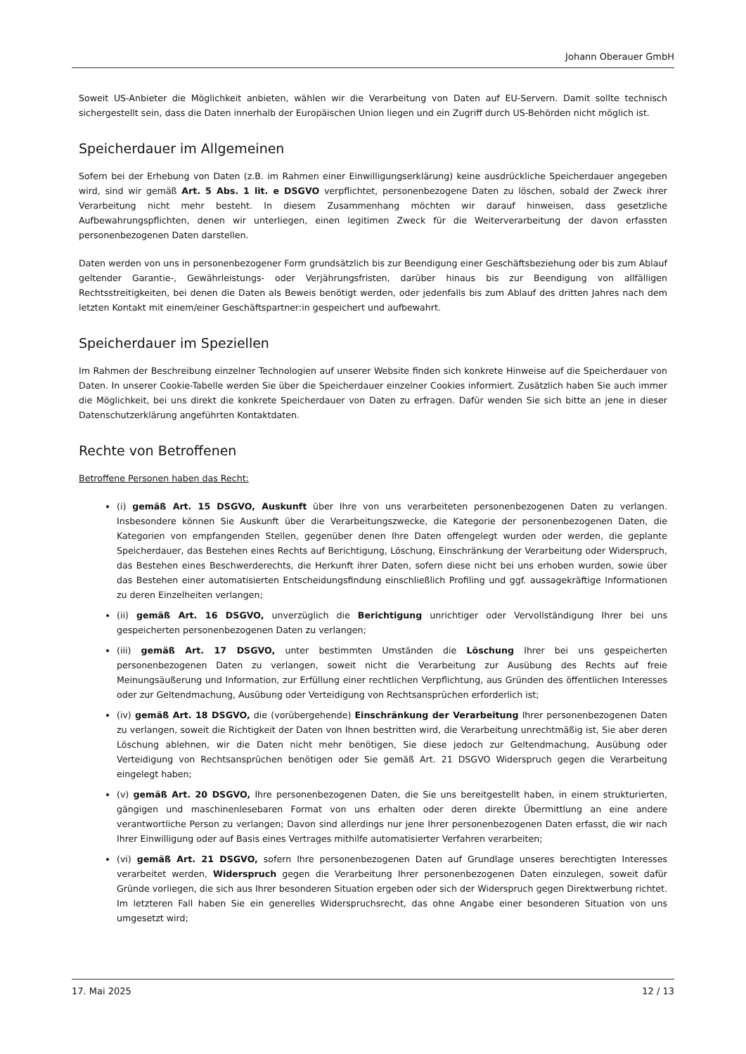Johann Oberauer GmbH
Soweit US-Anbieter die Möglichkeit anbieten, wählen wir die Verarbeitung von Daten auf EU-Servern. Damit sollte technisch sichergestellt sein, dass die Daten innerhalb der Europäischen Union liegen und ein Zugriff durch US-Behörden nicht möglich ist.
Speicherdauer im Allgemeinen
Sofern bei der Erhebung von Daten (z.B. im Rahmen einer Einwilligungserklärung) keine ausdrückliche Speicherdauer angegeben wird, sind wir gemäß Art. 5 Abs. 1 lit. e DSGVO verpflichtet, personenbezogene Daten zu löschen, sobald der Zweck ihrer Verarbeitung nicht mehr besteht. In diesem Zusammenhang möchten wir darauf hinweisen, dass gesetzliche Aufbewahrungspflichten, denen wir unterliegen, einen legitimen Zweck für die Weiterverarbeitung der davon erfassten personenbezogenen Daten darstellen.
Daten werden von uns in personenbezogener Form grundsätzlich bis zur Beendigung einer Geschäftsbeziehung oder bis zum Ablauf geltender Garantie-, Gewährleistungs- oder Verjährungsfristen, darüber hinaus bis zur Beendigung von allfälligen Rechtsstreitigkeiten, bei denen die Daten als Beweis benötigt werden, oder jedenfalls bis zum Ablauf des dritten Jahres nach dem letzten Kontakt mit einem/einer Geschäftspartner:in gespeichert und aufbewahrt.
Speicherdauer im Speziellen
Im Rahmen der Beschreibung einzelner Technologien auf unserer Website finden sich konkrete Hinweise auf die Speicherdauer von Daten. In unserer Cookie-Tabelle werden Sie über die Speicherdauer einzelner Cookies informiert. Zusätzlich haben Sie auch immer die Möglichkeit, bei uns direkt die konkrete Speicherdauer von Daten zu erfragen. Dafür wenden Sie sich bitte an jene in dieser Datenschutzerklärung angeführten Kontaktdaten.
Rechte von Betroffenen
Betroffene Personen haben das Recht:
(i) gemäß Art. 15 DSGVO, Auskunft über Ihre von uns verarbeiteten personenbezogenen Daten zu verlangen. Insbesondere können Sie Auskunft über die Verarbeitungszwecke, die Kategorie der personenbezogenen Daten, die Kategorien von empfangenden Stellen, gegenüber denen Ihre Daten offengelegt wurden oder werden, die geplante Speicherdauer, das Bestehen eines Rechts auf Berichtigung, Löschung, Einschränkung der Verarbeitung oder Widerspruch, das Bestehen eines Beschwerderechts, die Herkunft ihrer Daten, sofern diese nicht bei uns erhoben wurden, sowie über das Bestehen einer automatisierten Entscheidungsfindung einschließlich Profiling und ggf. aussagekräftige Informationen zu deren Einzelheiten verlangen;
(ii) gemäß Art. 16 DSGVO, unverzüglich die Berichtigung unrichtiger oder Vervollständigung Ihrer bei uns gespeicherten personenbezogenen Daten zu verlangen;
(iii) gemäß Art. 17 DSGVO, unter bestimmten Umständen die Löschung Ihrer bei uns gespeicherten personenbezogenen Daten zu verlangen, soweit nicht die Verarbeitung zur Ausübung des Rechts auf freie Meinungsäußerung und Information, zur Erfüllung einer rechtlichen Verpflichtung, aus Gründen des öffentlichen Interesses oder zur Geltendmachung, Ausübung oder Verteidigung von Rechtsansprüchen erforderlich ist;
(iv) gemäß Art. 18 DSGVO, die (vorübergehende) Einschränkung der Verarbeitung Ihrer personenbezogenen Daten zu verlangen, soweit die Richtigkeit der Daten von Ihnen bestritten wird, die Verarbeitung unrechtmäßig ist, Sie aber deren Löschung ablehnen, wir die Daten nicht mehr benötigen, Sie diese jedoch zur Geltendmachung, Ausübung oder Verteidigung von Rechtsansprüchen benötigen oder Sie gemäß Art. 21 DSGVO Widerspruch gegen die Verarbeitung eingelegt haben;
(v) gemäß Art. 20 DSGVO, Ihre personenbezogenen Daten, die Sie uns bereitgestellt haben, in einem strukturierten, gängigen und maschinenlesebaren Format von uns erhalten oder deren direkte Übermittlung an eine andere verantwortliche Person zu verlangen; Davon sind allerdings nur jene Ihrer personenbezogenen Daten erfasst, die wir nach Ihrer Einwilligung oder auf Basis eines Vertrages mithilfe automatisierter Verfahren verarbeiten;
(vi) gemäß Art. 21 DSGVO, sofern Ihre personenbezogenen Daten auf Grundlage unseres berechtigten Interesses verarbeitet werden, Widerspruch gegen die Verarbeitung Ihrer personenbezogenen Daten einzulegen, soweit dafür Gründe vorliegen, die sich aus Ihrer besonderen Situation ergeben oder sich der Widerspruch gegen Direktwerbung richtet. Im letzteren Fall haben Sie ein generelles Widerspruchsrecht, das ohne Angabe einer besonderen Situation von uns umgesetzt wird;
17. Mai 2025 12 / 13